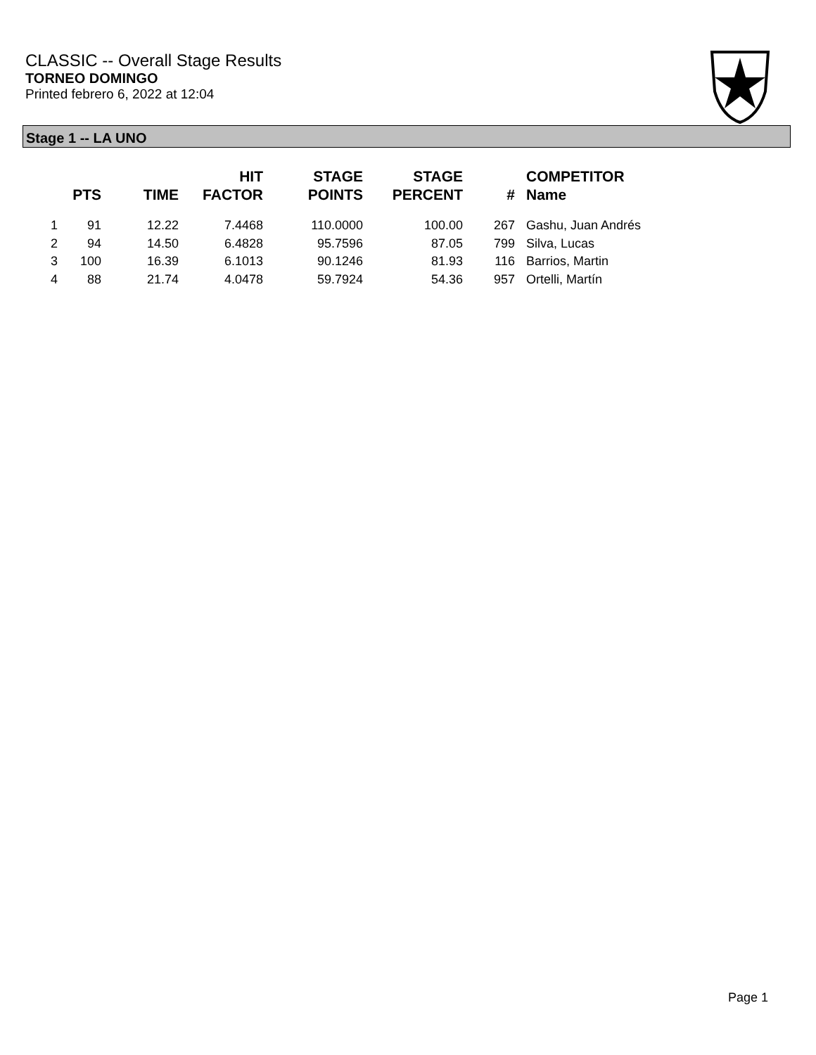CLASSIC -- Overall Stage Results
TORNEO DOMINGO
Printed febrero 6, 2022 at 12:04
Stage 1 -- LA UNO
| | PTS | TIME | HIT FACTOR | STAGE POINTS | STAGE PERCENT | # | COMPETITOR Name |
| --- | --- | --- | --- | --- | --- | --- | --- |
| 1 | 91 | 12.22 | 7.4468 | 110.0000 | 100.00 | 267 | Gashu, Juan Andrés |
| 2 | 94 | 14.50 | 6.4828 | 95.7596 | 87.05 | 799 | Silva, Lucas |
| 3 | 100 | 16.39 | 6.1013 | 90.1246 | 81.93 | 116 | Barrios, Martin |
| 4 | 88 | 21.74 | 4.0478 | 59.7924 | 54.36 | 957 | Ortelli, Martín |
Page 1